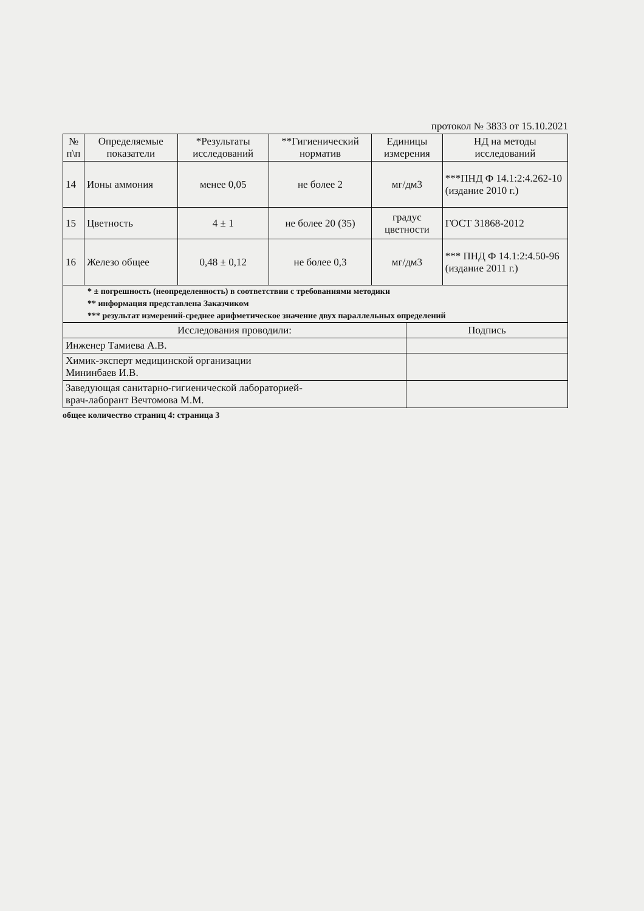протокол № 3833 от 15.10.2021
| № п\п | Определяемые показатели | *Результаты исследований | **Гигиенический норматив | Единицы измерения | НД на методы исследований |
| --- | --- | --- | --- | --- | --- |
| 14 | Ионы аммония | менее 0,05 | не более 2 | мг/дм3 | ***ПНД Ф 14.1:2:4.262-10 (издание 2010 г.) |
| 15 | Цветность | 4 ± 1 | не более 20 (35) | градус цветности | ГОСТ 31868-2012 |
| 16 | Железо общее | 0,48 ± 0,12 | не более 0,3 | мг/дм3 | *** ПНД Ф 14.1:2:4.50-96 (издание 2011 г.) |
| * ± погрешность (неопределенность) в соответствии с требованиями методики | | | | | |
| ** информация представлена Заказчиком | | | | | |
| *** результат измерений-среднее арифметическое значение двух параллельных определений | | | | | |
| Исследования проводили: | Подпись |
| Инженер Тамиева А.В. | |
| Химик-эксперт медицинской организации Мининбаев И.В. | |
| Заведующая санитарно-гигиенической лабораторией- врач-лаборант Вечтомова М.М. | |
общее количество страниц 4: страница 3